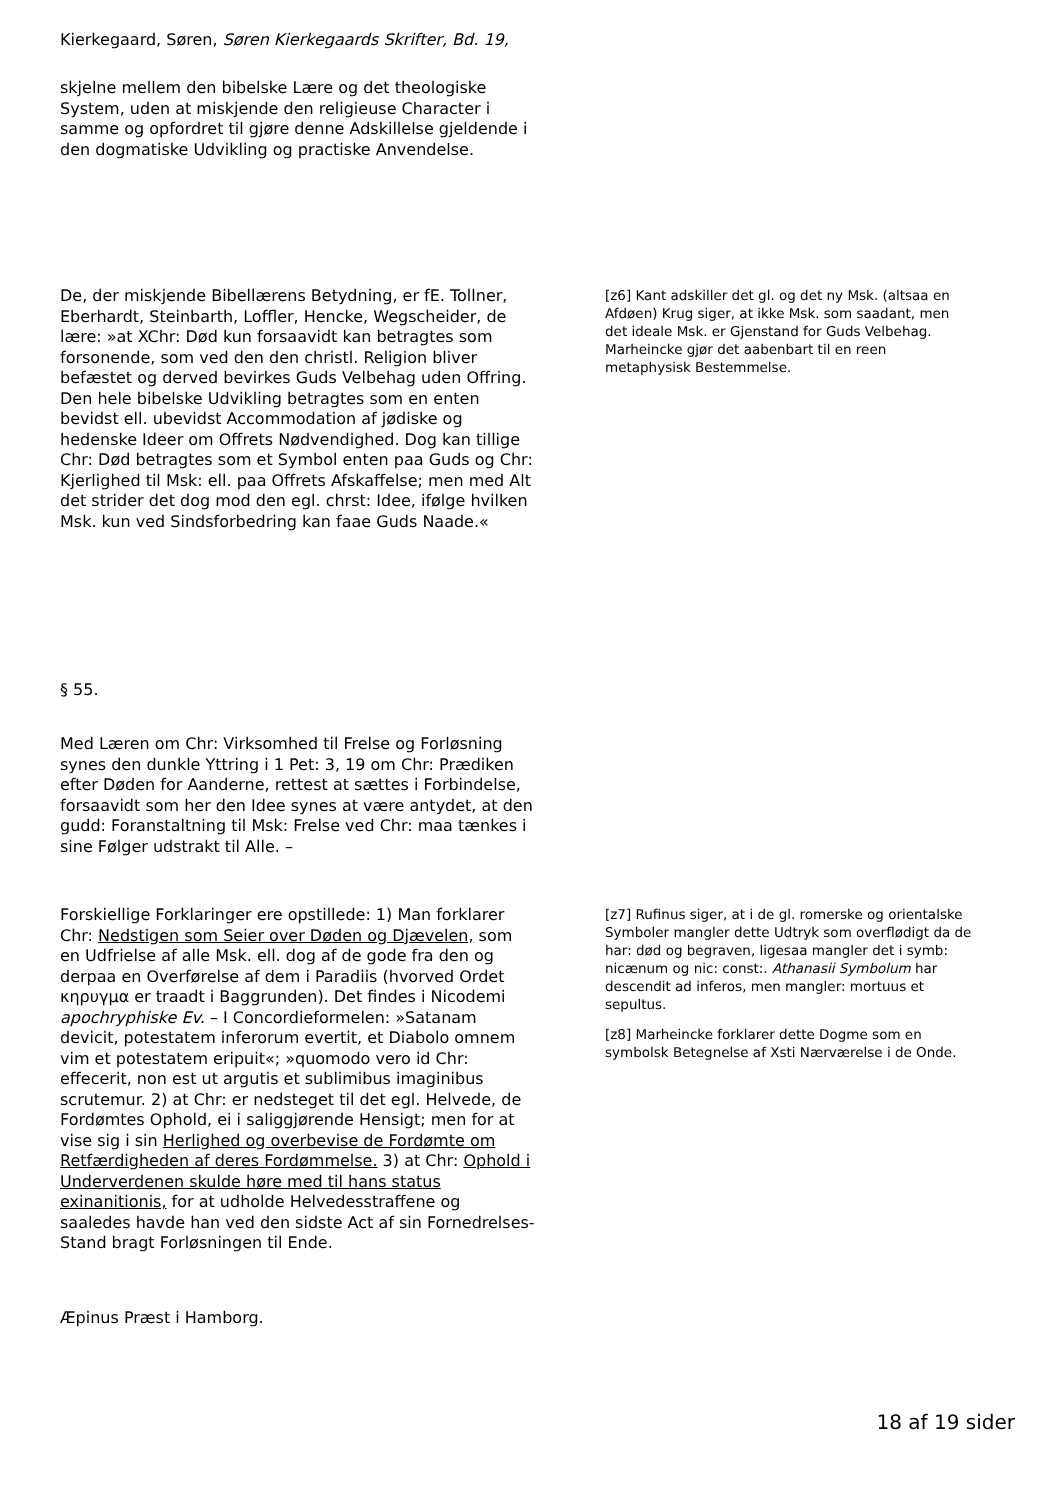Kierkegaard, Søren, Søren Kierkegaards Skrifter, Bd. 19,
skjelne mellem den bibelske Lære og det theologiske System, uden at miskjende den religieuse Character i samme og opfordret til gjøre denne Adskillelse gjeldende i den dogmatiske Udvikling og practiske Anvendelse.
De, der miskjende Bibellærens Betydning, er fE. Tollner, Eberhardt, Steinbarth, Loffler, Hencke, Wegscheider, de lære: »at XChr: Død kun forsaavidt kan betragtes som forsonende, som ved den den christl. Religion bliver befæstet og derved bevirkes Guds Velbehag uden Offring. Den hele bibelske Udvikling betragtes som en enten bevidst ell. ubevidst Accommodation af jødiske og hedenske Ideer om Offrets Nødvendighed. Dog kan tillige Chr: Død betragtes som et Symbol enten paa Guds og Chr: Kjerlighed til Msk: ell. paa Offrets Afskaffelse; men med Alt det strider det dog mod den egl. chrst: Idee, ifølge hvilken Msk. kun ved Sindsforbedring kan faae Guds Naade.«
[z6] Kant adskiller det gl. og det ny Msk. (altsaa en Afdøen) Krug siger, at ikke Msk. som saadant, men det ideale Msk. er Gjenstand for Guds Velbehag. Marheincke gjør det aabenbart til en reen metaphysisk Bestemmelse.
§ 55.
Med Læren om Chr: Virksomhed til Frelse og Forløsning synes den dunkle Yttring i 1 Pet: 3, 19 om Chr: Prædiken efter Døden for Aanderne, rettest at sættes i Forbindelse, forsaavidt som her den Idee synes at være antydet, at den gudd: Foranstaltning til Msk: Frelse ved Chr: maa tænkes i sine Følger udstrakt til Alle. –
Forskiellige Forklaringer ere opstillede: 1) Man forklarer Chr: Nedstigen som Seier over Døden og Djævelen, som en Udfrielse af alle Msk. ell. dog af de gode fra den og derpaa en Overførelse af dem i Paradiis (hvorved Ordet κηρυγμα er traadt i Baggrunden). Det findes i Nicodemi apochryphiske Ev. – I Concordieformelen: »Satanam devicit, potestatem inferorum evertit, et Diabolo omnem vim et potestatem eripuit«; »quomodo vero id Chr: effecerit, non est ut argutis et sublimibus imaginibus scrutemur. 2) at Chr: er nedsteget til det egl. Helvede, de Fordømtes Ophold, ei i saliggjørende Hensigt; men for at vise sig i sin Herlighed og overbevise de Fordømte om Retfærdigheden af deres Fordømmelse. 3) at Chr: Ophold i Underverdenen skulde høre med til hans status exinanitionis, for at udholde Helvedesstraffene og saaledes havde han ved den sidste Act af sin Fornedrelses-Stand bragt Forløsningen til Ende.
[z7] Rufinus siger, at i de gl. romerske og orientalske Symboler mangler dette Udtryk som overflødigt da de har: død og begraven, ligesaa mangler det i symb: nicænum og nic: const:. Athanasii Symbolum har descendit ad inferos, men mangler: mortuus et sepultus.
[z8] Marheincke forklarer dette Dogme som en symbolsk Betegnelse af Xsti Nærværelse i de Onde.
Æpinus Præst i Hamborg.
18 af 19 sider